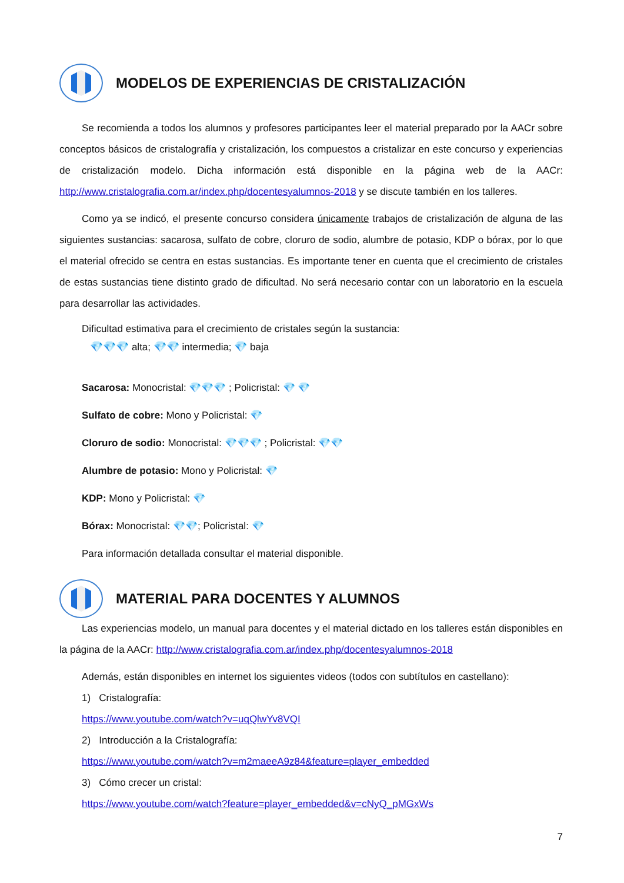MODELOS DE EXPERIENCIAS DE CRISTALIZACIÓN
Se recomienda a todos los alumnos y profesores participantes leer el material preparado por la AACr sobre conceptos básicos de cristalografía y cristalización, los compuestos a cristalizar en este concurso y experiencias de cristalización modelo. Dicha información está disponible en la página web de la AACr: http://www.cristalografia.com.ar/index.php/docentesyalumnos-2018 y se discute también en los talleres.
Como ya se indicó, el presente concurso considera únicamente trabajos de cristalización de alguna de las siguientes sustancias: sacarosa, sulfato de cobre, cloruro de sodio, alumbre de potasio, KDP o bórax, por lo que el material ofrecido se centra en estas sustancias. Es importante tener en cuenta que el crecimiento de cristales de estas sustancias tiene distinto grado de dificultad. No será necesario contar con un laboratorio en la escuela para desarrollar las actividades.
Dificultad estimativa para el crecimiento de cristales según la sustancia:
💎💎💎 alta; 💎💎 intermedia; 💎 baja
Sacarosa: Monocristal: 💎💎💎 ; Policristal: 💎 💎
Sulfato de cobre: Mono y Policristal: 💎
Cloruro de sodio: Monocristal: 💎💎💎 ; Policristal: 💎💎
Alumbre de potasio: Mono y Policristal: 💎
KDP: Mono y Policristal: 💎
Bórax: Monocristal: 💎💎; Policristal: 💎
Para información detallada consultar el material disponible.
MATERIAL PARA DOCENTES Y ALUMNOS
Las experiencias modelo, un manual para docentes y el material dictado en los talleres están disponibles en la página de la AACr: http://www.cristalografia.com.ar/index.php/docentesyalumnos-2018
Además, están disponibles en internet los siguientes videos (todos con subtítulos en castellano):
1) Cristalografía:
https://www.youtube.com/watch?v=uqQlwYv8VQI
2) Introducción a la Cristalografía:
https://www.youtube.com/watch?v=m2maeeA9z84&feature=player_embedded
3) Cómo crecer un cristal:
https://www.youtube.com/watch?feature=player_embedded&v=cNyQ_pMGxWs
7